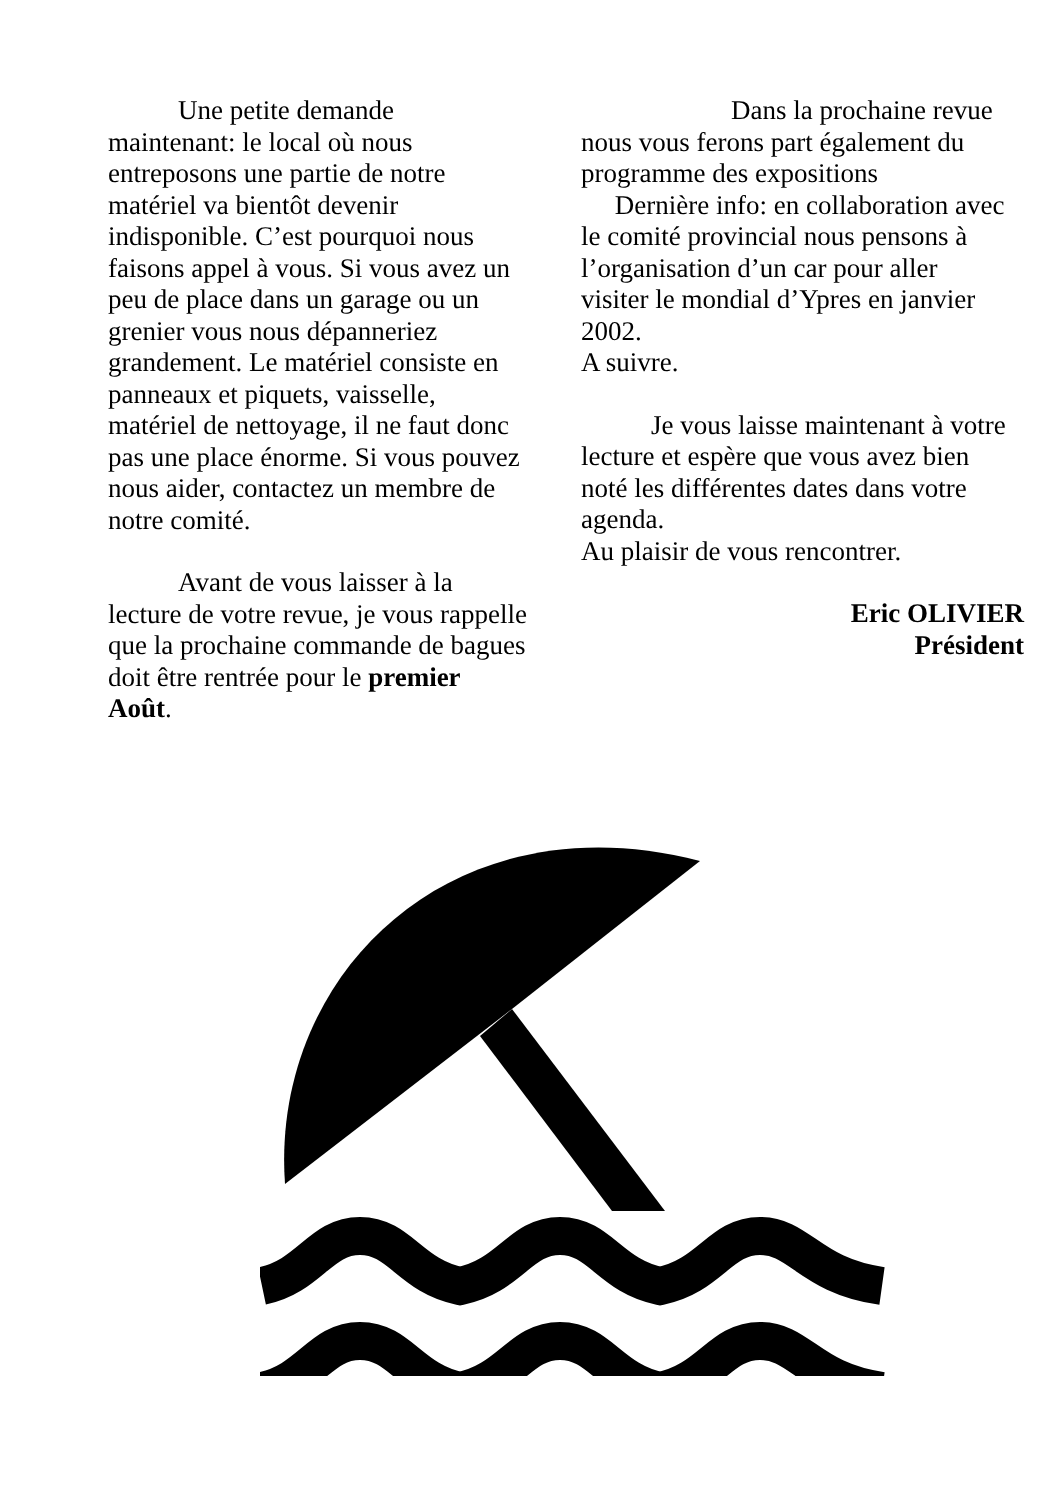Une petite demande maintenant: le local où nous entreposons une partie de notre matériel va bientôt devenir indisponible. C’est pourquoi nous faisons appel à vous. Si vous avez un peu de place dans un garage ou un grenier vous nous dépanneriez grandement. Le matériel consiste en panneaux et piquets, vaisselle, matériel de nettoyage, il ne faut donc pas une place énorme. Si vous pouvez nous aider, contactez un membre de notre comité.
Avant de vous laisser à la lecture de votre revue, je vous rappelle que la prochaine commande de bagues doit être rentrée pour le premier Août.
Dans la prochaine revue nous vous ferons part également du programme des expositions Dernière info: en collaboration avec le comité provincial nous pensons à l’organisation d’un car pour aller visiter le mondial d’Ypres en janvier 2002.
A suivre.
Je vous laisse maintenant à votre lecture et espère que vous avez bien noté les différentes dates dans votre agenda.
Au plaisir de vous rencontrer.
Eric OLIVIER
Président